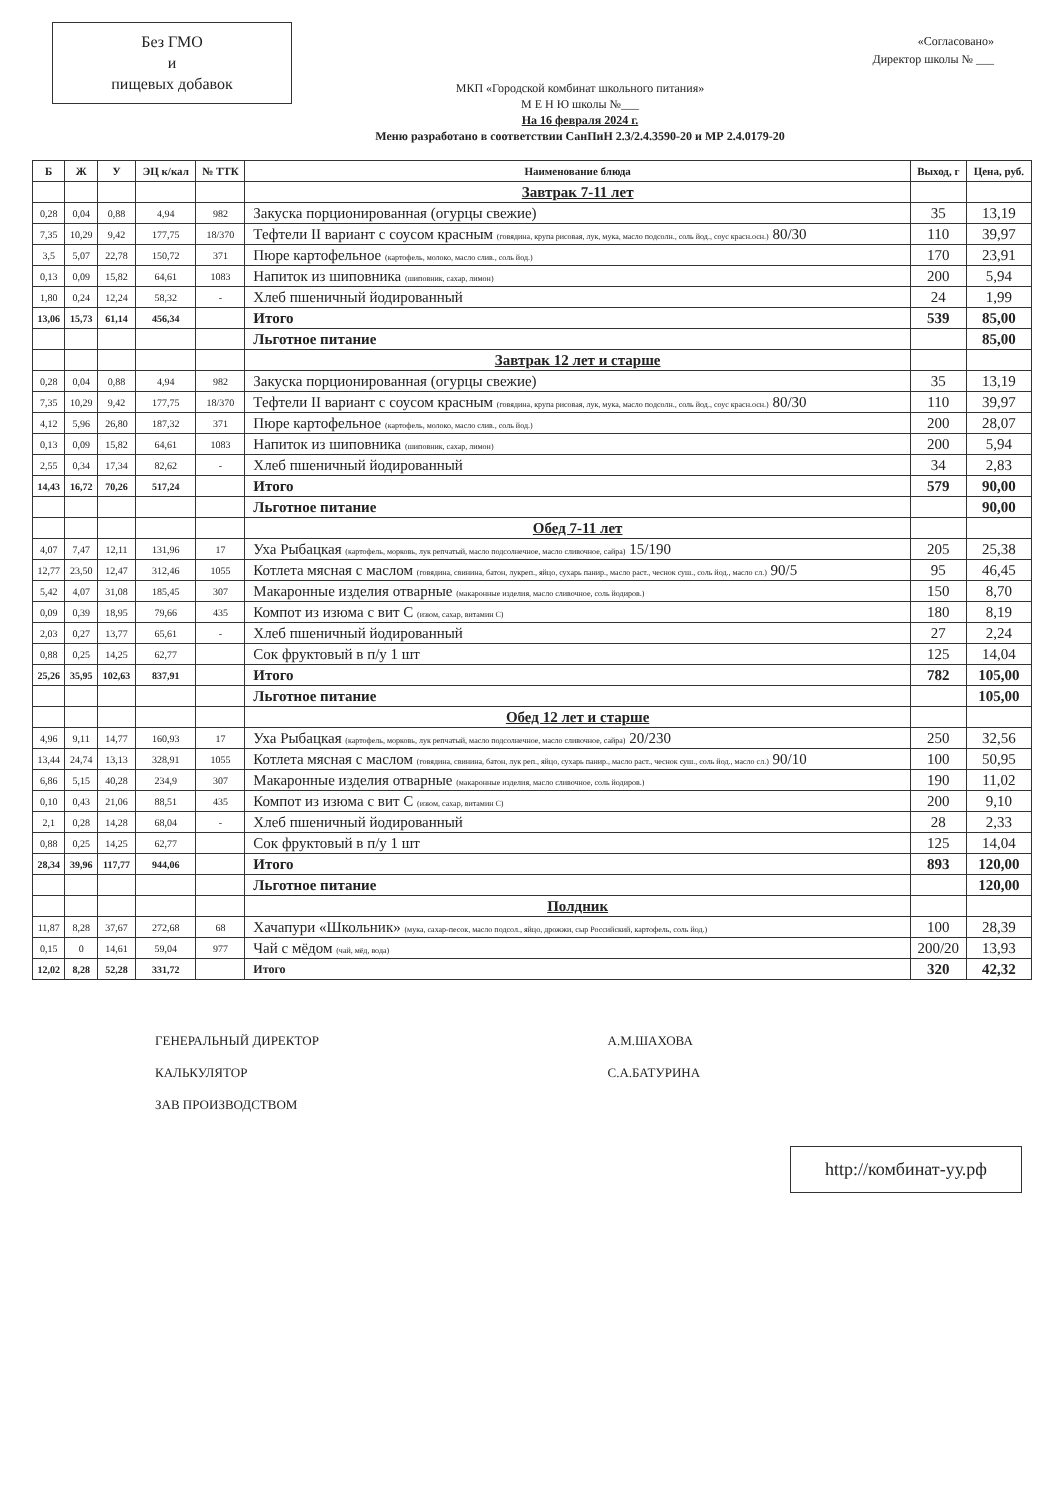Без ГМО
и
пищевых добавок
МКП «Городской комбинат школьного питания»
М Е Н Ю школы №___
На 16 февраля 2024 г.
Меню разработано в соответствии СанПиН 2.3/2.4.3590-20 и МР 2.4.0179-20
«Согласовано»
Директор школы № ___
| Б | Ж | У | ЭЦ к/кал | № ТТК | Наименование блюда | Выход, г | Цена, руб. |
| --- | --- | --- | --- | --- | --- | --- | --- |
| | | | | | Завтрак 7-11 лет | | |
| 0,28 | 0,04 | 0,88 | 4,94 | 982 | Закуска порционированная (огурцы свежие) | 35 | 13,19 |
| 7,35 | 10,29 | 9,42 | 177,75 | 18/370 | Тефтели II вариант с соусом красным (говядина, крупа рисовая, лук, мука, масло подсолн., соль йод., соус красн.осн.) 80/30 | 110 | 39,97 |
| 3,5 | 5,07 | 22,78 | 150,72 | 371 | Пюре картофельное (картофель, молоко, масло слив., соль йод.) | 170 | 23,91 |
| 0,13 | 0,09 | 15,82 | 64,61 | 1083 | Напиток из шиповника (шиповник, сахар, лимон) | 200 | 5,94 |
| 1,80 | 0,24 | 12,24 | 58,32 | - | Хлеб пшеничный йодированный | 24 | 1,99 |
| 13,06 | 15,73 | 61,14 | 456,34 | | Итого | 539 | 85,00 |
| | | | | | Льготное питание | | 85,00 |
| | | | | | Завтрак 12 лет и старше | | |
| 0,28 | 0,04 | 0,88 | 4,94 | 982 | Закуска порционированная (огурцы свежие) | 35 | 13,19 |
| 7,35 | 10,29 | 9,42 | 177,75 | 18/370 | Тефтели II вариант с соусом красным (говядина, крупа рисовая, лук, мука, масло подсолн., соль йод., соус красн.осн.) 80/30 | 110 | 39,97 |
| 4,12 | 5,96 | 26,80 | 187,32 | 371 | Пюре картофельное (картофель, молоко, масло слив., соль йод.) | 200 | 28,07 |
| 0,13 | 0,09 | 15,82 | 64,61 | 1083 | Напиток из шиповника (шиповник, сахар, лимон) | 200 | 5,94 |
| 2,55 | 0,34 | 17,34 | 82,62 | - | Хлеб пшеничный йодированный | 34 | 2,83 |
| 14,43 | 16,72 | 70,26 | 517,24 | | Итого | 579 | 90,00 |
| | | | | | Льготное питание | | 90,00 |
| | | | | | Обед 7-11 лет | | |
| 4,07 | 7,47 | 12,11 | 131,96 | 17 | Уха Рыбацкая (картофель, морковь, лук репчатый, масло подсолнечное, масло сливочное, сайра) 15/190 | 205 | 25,38 |
| 12,77 | 23,50 | 12,47 | 312,46 | 1055 | Котлета мясная с маслом (говядина, свинина, батон, лукреп., яйцо, сухарь панир., масло раст., чеснок суш., соль йод., масло сл.) 90/5 | 95 | 46,45 |
| 5,42 | 4,07 | 31,08 | 185,45 | 307 | Макаронные изделия отварные (макаронные изделия, масло сливочное, соль йодиров.) | 150 | 8,70 |
| 0,09 | 0,39 | 18,95 | 79,66 | 435 | Компот из изюма с вит С (изюм, сахар, витамин С) | 180 | 8,19 |
| 2,03 | 0,27 | 13,77 | 65,61 | - | Хлеб пшеничный йодированный | 27 | 2,24 |
| 0,88 | 0,25 | 14,25 | 62,77 | | Сок фруктовый в п/у 1 шт | 125 | 14,04 |
| 25,26 | 35,95 | 102,63 | 837,91 | | Итого | 782 | 105,00 |
| | | | | | Льготное питание | | 105,00 |
| | | | | | Обед 12 лет и старше | | |
| 4,96 | 9,11 | 14,77 | 160,93 | 17 | Уха Рыбацкая (картофель, морковь, лук репчатый, масло подсолнечное, масло сливочное, сайра) 20/230 | 250 | 32,56 |
| 13,44 | 24,74 | 13,13 | 328,91 | 1055 | Котлета мясная с маслом (говядина, свинина, батон, лук реп., яйцо, сухарь панир., масло раст., чеснок суш., соль йод., масло сл.) 90/10 | 100 | 50,95 |
| 6,86 | 5,15 | 40,28 | 234,9 | 307 | Макаронные изделия отварные (макаронные изделия, масло сливочное, соль йодиров.) | 190 | 11,02 |
| 0,10 | 0,43 | 21,06 | 88,51 | 435 | Компот из изюма с вит С (изюм, сахар, витамин С) | 200 | 9,10 |
| 2,1 | 0,28 | 14,28 | 68,04 | - | Хлеб пшеничный йодированный | 28 | 2,33 |
| 0,88 | 0,25 | 14,25 | 62,77 | | Сок фруктовый в п/у 1 шт | 125 | 14,04 |
| 28,34 | 39,96 | 117,77 | 944,06 | | Итого | 893 | 120,00 |
| | | | | | Льготное питание | | 120,00 |
| | | | | | Полдник | | |
| 11,87 | 8,28 | 37,67 | 272,68 | 68 | Хачапури «Школьник» (мука, сахар-песок, масло подсол., яйцо, дрожжи, сыр Российский, картофель, соль йод.) | 100 | 28,39 |
| 0,15 | 0 | 14,61 | 59,04 | 977 | Чай с мёдом (чай, мёд, вода) | 200/20 | 13,93 |
| 12,02 | 8,28 | 52,28 | 331,72 | | Итого | 320 | 42,32 |
ГЕНЕРАЛЬНЫЙ ДИРЕКТОР
КАЛЬКУЛЯТОР
ЗАВ ПРОИЗВОДСТВОМ
А.М.ШАХОВА
С.А.БАТУРИНА
http://комбинат-уу.рф